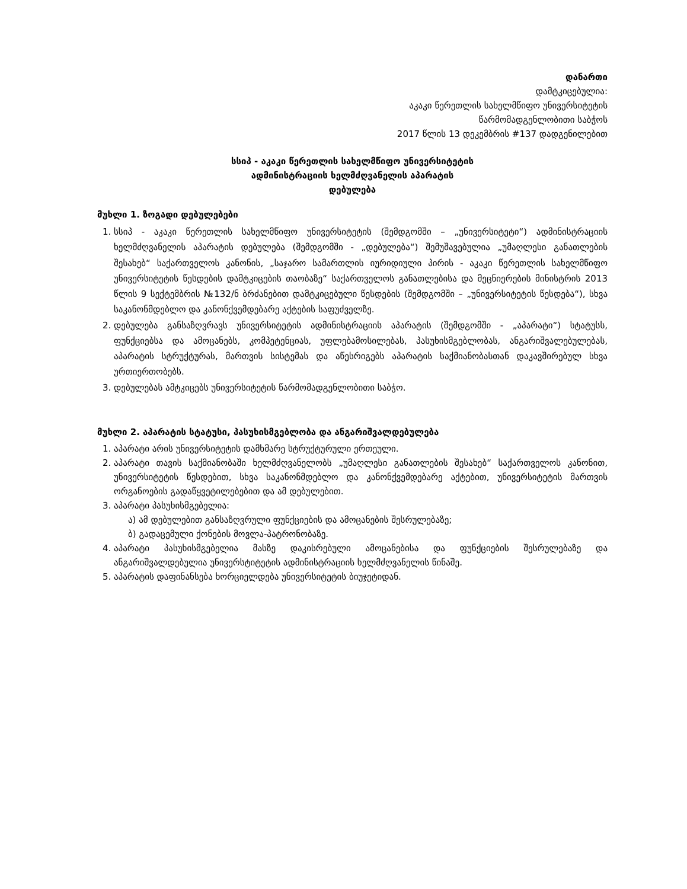დანართი
დამტკიცებულია:
აკაკი წერეთლის სახელმწიფო უნივერსიტეტის
წარმომადგენლობითი საბჭოს
2017 წლის 13 დეკემბრის #137 დადგენილებით
სსიპ - აკაკი წერეთლის სახელმწიფო უნივერსიტეტის
ადმინისტრაციის ხელმძღვანელის აპარატის
დებულება
მუხლი 1. ზოგადი დებულებები
1. სსიპ - აკაკი წერეთლის სახელმწიფო უნივერსიტეტის (შემდგომში – „უნივერსიტეტი“) ადმინისტრაციის ხელმძღვანელის აპარატის დებულება (შემდგომში - „დებულება“) შემუშავებულია „უმაღლესი განათლების შესახებ“ საქართველოს კანონის, „საჯარო სამართლის იურიდიული პირის - აკაკი წერეთლის სახელმწიფო უნივერსიტეტის წესდების დამტკიცების თაობაზე“ საქართველოს განათლებისა და მეცნიერების მინისტრის 2013 წლის 9 სექტემბრის №132/ნ ბრძანებით დამტკიცებული წესდების (შემდგომში – „უნივერსიტეტის წესდება“), სხვა საკანონმდებლო და კანონქვემდებარე აქტების საფუძველზე.
2. დებულება განსაზღვრავს უნივერსიტეტის ადმინისტრაციის აპარატის (შემდგომში - „აპარატი“) სტატუსს, ფუნქციებსა და ამოცანებს, კომპეტენციას, უფლებამოსილებას, პასუხისმგებლობას, ანგარიშვალებულებას, აპარატის სტრუქტურას, მართვის სისტემას და აწესრიგებს აპარატის საქმიანობასთან დაკავშირებულ სხვა ურთიერთობებს.
3. დებულებას ამტკიცებს უნივერსიტეტის წარმომადგენლობითი საბჭო.
მუხლი 2. აპარატის სტატუსი, პასუხისმგებლობა და ანგარიშვალდებულება
1. აპარატი არის უნივერსიტეტის დამხმარე სტრუქტურული ერთეული.
2. აპარატი თავის საქმიანობაში ხელმძღვანელობს „უმაღლესი განათლების შესახებ“ საქართველოს კანონით, უნივერსიტეტის წესდებით, სხვა საკანონმდებლო და კანონქვემდებარე აქტებით, უნივერსიტეტის მართვის ორგანოების გადაწყვეტილებებით და ამ დებულებით.
3. აპარატი პასუხისმგებელია:
ა) ამ დებულებით განსაზღვრული ფუნქციების და ამოცანების შესრულებაზე;
ბ) გადაცემული ქონების მოვლა-პატრონობაზე.
4. აპარატი პასუხისმგებელია მასზე დაკისრებული ამოცანებისა და ფუნქციების შესრულებაზე და ანგარიშვალდებულია უნივერსტიტეტის ადმინისტრაციის ხელმძღვანელის წინაშე.
5. აპარატის დაფინანსება ხორციელდება უნივერსიტეტის ბიუჯეტიდან.